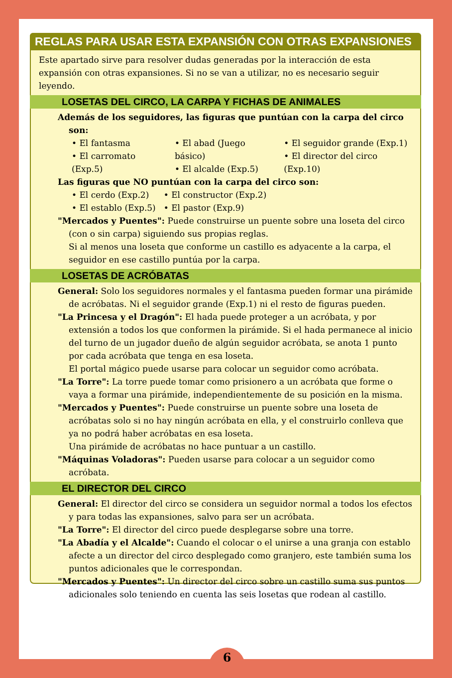REGLAS PARA USAR ESTA EXPANSIÓN CON OTRAS EXPANSIONES
Este apartado sirve para resolver dudas generadas por la interacción de esta expansión con otras expansiones. Si no se van a utilizar, no es necesario seguir leyendo.
LOSETAS DEL CIRCO, LA CARPA Y FICHAS DE ANIMALES
Además de los seguidores, las figuras que puntúan con la carpa del circo son:
• El fantasma
• El carromato (Exp.5)
• El abad (Juego básico)
• El alcalde (Exp.5)
• El seguidor grande (Exp.1)
• El director del circo (Exp.10)
Las figuras que NO puntúan con la carpa del circo son:
• El cerdo (Exp.2)
• El establo (Exp.5)
• El constructor (Exp.2)
• El pastor (Exp.9)
"Mercados y Puentes": Puede construirse un puente sobre una loseta del circo (con o sin carpa) siguiendo sus propias reglas.
Si al menos una loseta que conforme un castillo es adyacente a la carpa, el seguidor en ese castillo puntúa por la carpa.
LOSETAS DE ACRÓBATAS
General: Solo los seguidores normales y el fantasma pueden formar una pirámide de acróbatas. Ni el seguidor grande (Exp.1) ni el resto de figuras pueden.
"La Princesa y el Dragón": El hada puede proteger a un acróbata, y por extensión a todos los que conformen la pirámide. Si el hada permanece al inicio del turno de un jugador dueño de algún seguidor acróbata, se anota 1 punto por cada acróbata que tenga en esa loseta.
El portal mágico puede usarse para colocar un seguidor como acróbata.
"La Torre": La torre puede tomar como prisionero a un acróbata que forme o vaya a formar una pirámide, independientemente de su posición en la misma.
"Mercados y Puentes": Puede construirse un puente sobre una loseta de acróbatas solo si no hay ningún acróbata en ella, y el construirlo conlleva que ya no podrá haber acróbatas en esa loseta.
Una pirámide de acróbatas no hace puntuar a un castillo.
"Máquinas Voladoras": Pueden usarse para colocar a un seguidor como acróbata.
EL DIRECTOR DEL CIRCO
General: El director del circo se considera un seguidor normal a todos los efectos y para todas las expansiones, salvo para ser un acróbata.
"La Torre": El director del circo puede desplegarse sobre una torre.
"La Abadía y el Alcalde": Cuando el colocar o el unirse a una granja con establo afecte a un director del circo desplegado como granjero, este también suma los puntos adicionales que le correspondan.
"Mercados y Puentes": Un director del circo sobre un castillo suma sus puntos adicionales solo teniendo en cuenta las seis losetas que rodean al castillo.
6